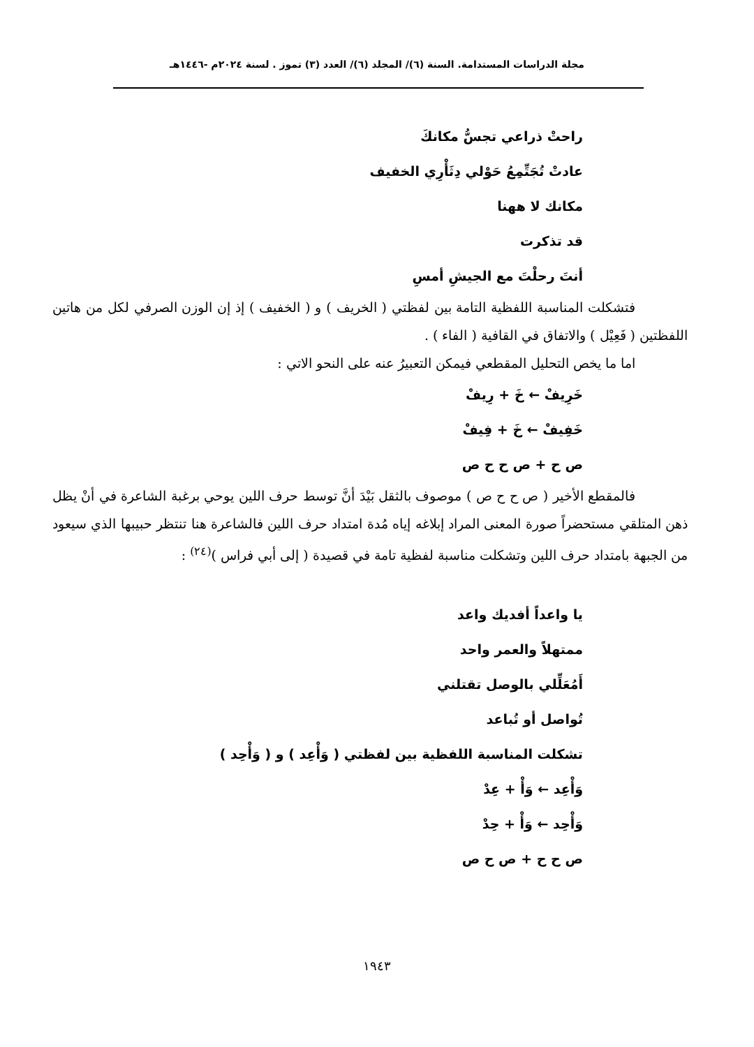مجلة الدراسات المستدامة. السنة (٦)/ المجلد (٦)/ العدد (٣) تموز . لسنة ٢٠٢٤م -١٤٤٦هـ
راحتْ ذراعي تجسُّ مكانكَ
عادتْ تُجَتِّمِعُ حَوْلي دِثَأْرِي الخفيف
مكانك لا ههنا
قد تذكرت
أنتَ رحلْتَ مع الجيشِ أمسِ
فتشكلت المناسبة اللفظية التامة بين لفظتي ( الخريف ) و ( الخفيف ) إذ إن الوزن الصرفي لكل من هاتين اللفظتين ( فَعِيْل ) والاتفاق في القافية ( الفاء ) .
اما ما يخص التحليل المقطعي فيمكن التعبيرُ عنه على النحو الاتي :
خَرِيفْ ← خَ + رِيفْ
خَفِيفْ ← خَ + فِيفْ
ص ح + ص ح ح ص
فالمقطع الأخير ( ص ح ح ص ) موصوف بالثقل بَيْدَ أنَّ توسط حرف اللين يوحي برغبة الشاعرة في أنْ يظل ذهن المتلقي مستحضراً صورة المعنى المراد إبلاغه إياه مُدة امتداد حرف اللين فالشاعرة هنا تنتظر حبيبها الذي سيعود من الجبهة بامتداد حرف اللين وتشكلت مناسبة لفظية تامة في قصيدة ( إلى أبي فراس )<sup>(٢٤)</sup> :
يا واعداً أفديك واعد
ممتهلاً والعمر واحد
أَمُعَلِّلي بالوصل تقتلني
تُواصل أو تُباعد
تشكلت المناسبة اللفظية بين لفظتي ( وَأْعِد ) و ( وَأْحِد )
وَأْعِد ← وَأْ + عِدْ
وَأْحِد ← وَأْ + حِدْ
ص ح ح + ص ح ص
١٩٤٣